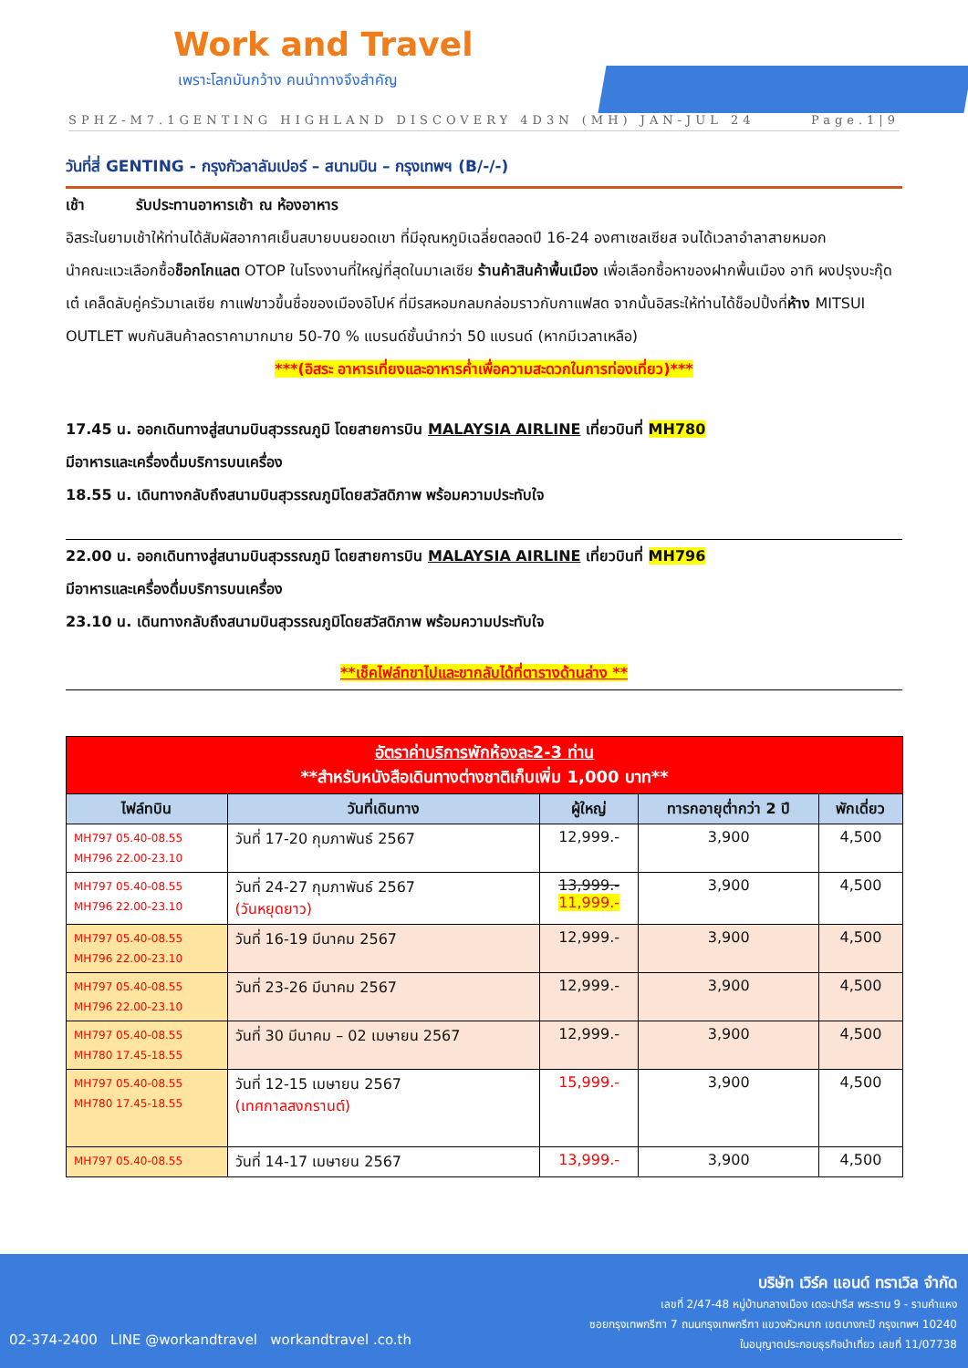Work and Travel
เพราะโลกมันกว้าง คนนำทางจึงสำคัญ
SPHZ-M7.1GENTING HIGHLAND DISCOVERY 4D3N (MH) JAN-JUL 24 Page.1|9
วันที่สี่ GENTING - กรุงกัวลาลัมเปอร์ – สนามบิน – กรุงเทพฯ (B/-/-)
เช้า รับประทานอาหารเช้า ณ ห้องอาหาร
อิสระในยามเช้าให้ท่านได้สัมผัสอากาศเย็นสบายบนยอดเขา ที่มีอุณหภูมิเฉลี่ยตลอดปี 16-24 องศาเซลเซียส จนได้เวลาอำลาสายหมอก
นำคณะแวะเลือกซื้อช็อกโกแลต OTOP ในโรงงานที่ใหญ่ที่สุดในมาเลเซีย ร้านค้าสินค้าพื้นเมือง เพื่อเลือกซื้อหาของฝากพื้นเมือง อาทิ ผงปรุงบะกุ๊ดเต๋ เคล็ดลับคู่ครัวมาเลเซีย กาแฟขาวขึ้นชื่อของเมืองอิโปห์ ที่มีรสหอมกลมกล่อมราวกับกาแฟสด จากนั้นอิสระให้ท่านได้ช็อปปิ้งที่ห้าง MITSUI OUTLET พบกันสินค้าลดราคามากมาย 50-70 % แบรนด์ชั้นนำกว่า 50 แบรนด์ (หากมีเวลาเหลือ)
***(อิสระ อาหารเที่ยงและอาหารค่ำเพื่อความสะดวกในการท่องเที่ยว)***
17.45 น. ออกเดินทางสู่สนามบินสุวรรณภูมิ โดยสายการบิน MALAYSIA AIRLINE เที่ยวบินที่ MH780
มีอาหารและเครื่องดื่มบริการบนเครื่อง
18.55 น. เดินทางกลับถึงสนามบินสุวรรณภูมิโดยสวัสดิภาพ พร้อมความประทับใจ
22.00 น. ออกเดินทางสู่สนามบินสุวรรณภูมิ โดยสายการบิน MALAYSIA AIRLINE เที่ยวบินที่ MH796
มีอาหารและเครื่องดื่มบริการบนเครื่อง
23.10 น. เดินทางกลับถึงสนามบินสุวรรณภูมิโดยสวัสดิภาพ พร้อมความประทับใจ
**เช็คไฟล์ทขาไปและขากลับได้ที่ตารางด้านล่าง **
| อัตราค่าบริการพักห้องละ2-3 ท่าน **สำหรับหนังสือเดินทางต่างชาติเก็บเพิ่ม 1,000 บาท** | | | | |
| ไฟล์ทบิน | วันที่เดินทาง | ผู้ใหญ่ | ทารกอายุต่ำกว่า 2 ปี | พักเดี่ยว |
| MH797 05.40-08.55 MH796 22.00-23.10 | วันที่ 17-20 กุมภาพันธ์ 2567 | 12,999.- | 3,900 | 4,500 |
| MH797 05.40-08.55 MH796 22.00-23.10 | วันที่ 24-27 กุมภาพันธ์ 2567 (วันหยุดยาว) | 13,999.- 11,999.- | 3,900 | 4,500 |
| MH797 05.40-08.55 MH796 22.00-23.10 | วันที่ 16-19 มีนาคม 2567 | 12,999.- | 3,900 | 4,500 |
| MH797 05.40-08.55 MH796 22.00-23.10 | วันที่ 23-26 มีนาคม 2567 | 12,999.- | 3,900 | 4,500 |
| MH797 05.40-08.55 MH780 17.45-18.55 | วันที่ 30 มีนาคม – 02 เมษายน 2567 | 12,999.- | 3,900 | 4,500 |
| MH797 05.40-08.55 MH780 17.45-18.55 | วันที่ 12-15 เมษายน 2567 (เทศกาลสงกรานต์) | 15,999.- | 3,900 | 4,500 |
| MH797 05.40-08.55 | วันที่ 14-17 เมษายน 2567 | 13,999.- | 3,900 | 4,500 |
02-374-2400 LINE @workandtravel workandtravel .co.th
บริษัท เวิร์ค แอนด์ ทราเวิล จำกัด
เลขที่ 2/47-48 หมู่บ้านกลางเมือง เดอะปารีส พระราม 9 - รามคำแหง
ซอยกรุงเทพกรีฑา 7 ถนนกรุงเทพกรีฑา แขวงหัวหมาก เขตบางกะปิ กรุงเทพฯ 10240
ใบอนุญาตประกอบธุรกิจนำเที่ยว เลขที่ 11/07738